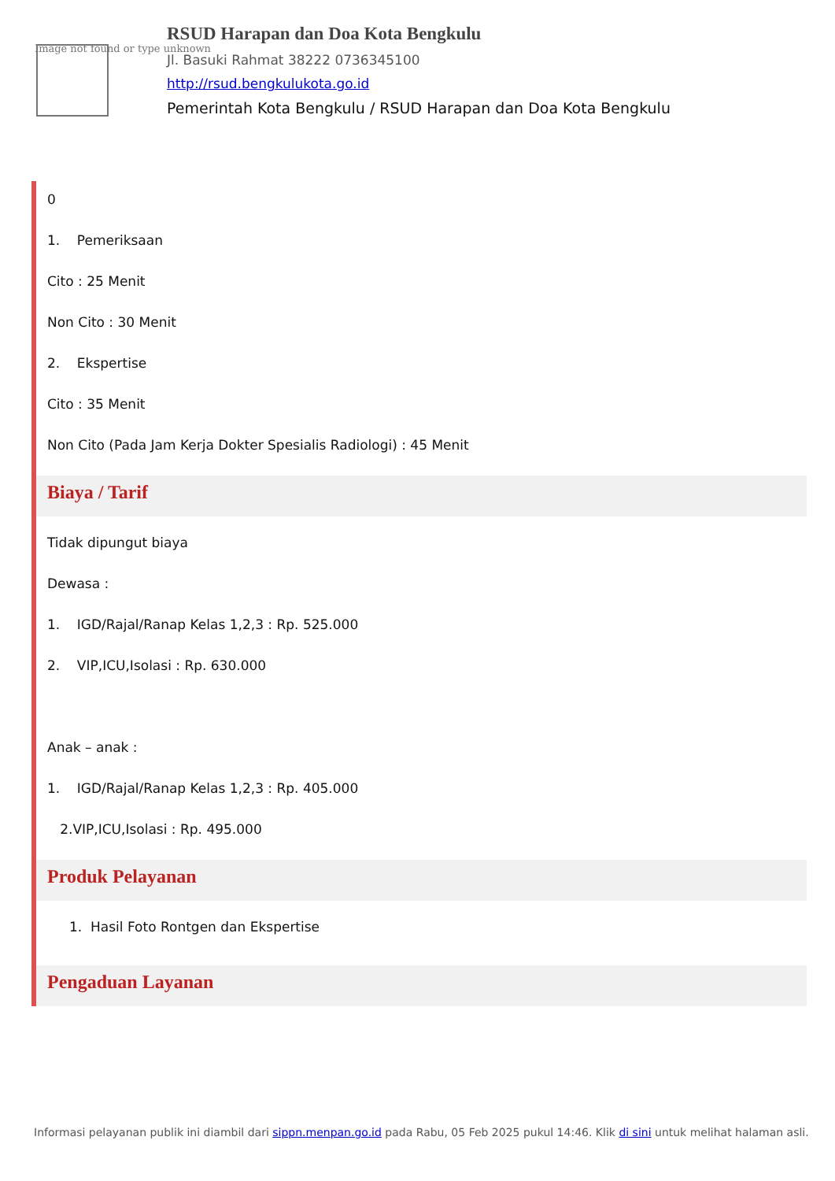Image not found or type unknown
RSUD Harapan dan Doa Kota Bengkulu
Jl. Basuki Rahmat 38222 0736345100
http://rsud.bengkulukota.go.id
Pemerintah Kota Bengkulu / RSUD Harapan dan Doa Kota Bengkulu
0
1. Pemeriksaan
Cito : 25 Menit
Non Cito : 30 Menit
2. Ekspertise
Cito : 35 Menit
Non Cito (Pada Jam Kerja Dokter Spesialis Radiologi) : 45 Menit
Biaya / Tarif
Tidak dipungut biaya
Dewasa :
1. IGD/Rajal/Ranap Kelas 1,2,3 : Rp. 525.000
2. VIP,ICU,Isolasi : Rp. 630.000
Anak – anak :
1. IGD/Rajal/Ranap Kelas 1,2,3 : Rp. 405.000
2.VIP,ICU,Isolasi : Rp. 495.000
Produk Pelayanan
1. Hasil Foto Rontgen dan Ekspertise
Pengaduan Layanan
Informasi pelayanan publik ini diambil dari sippn.menpan.go.id pada Rabu, 05 Feb 2025 pukul 14:46. Klik di sini untuk melihat halaman asli.